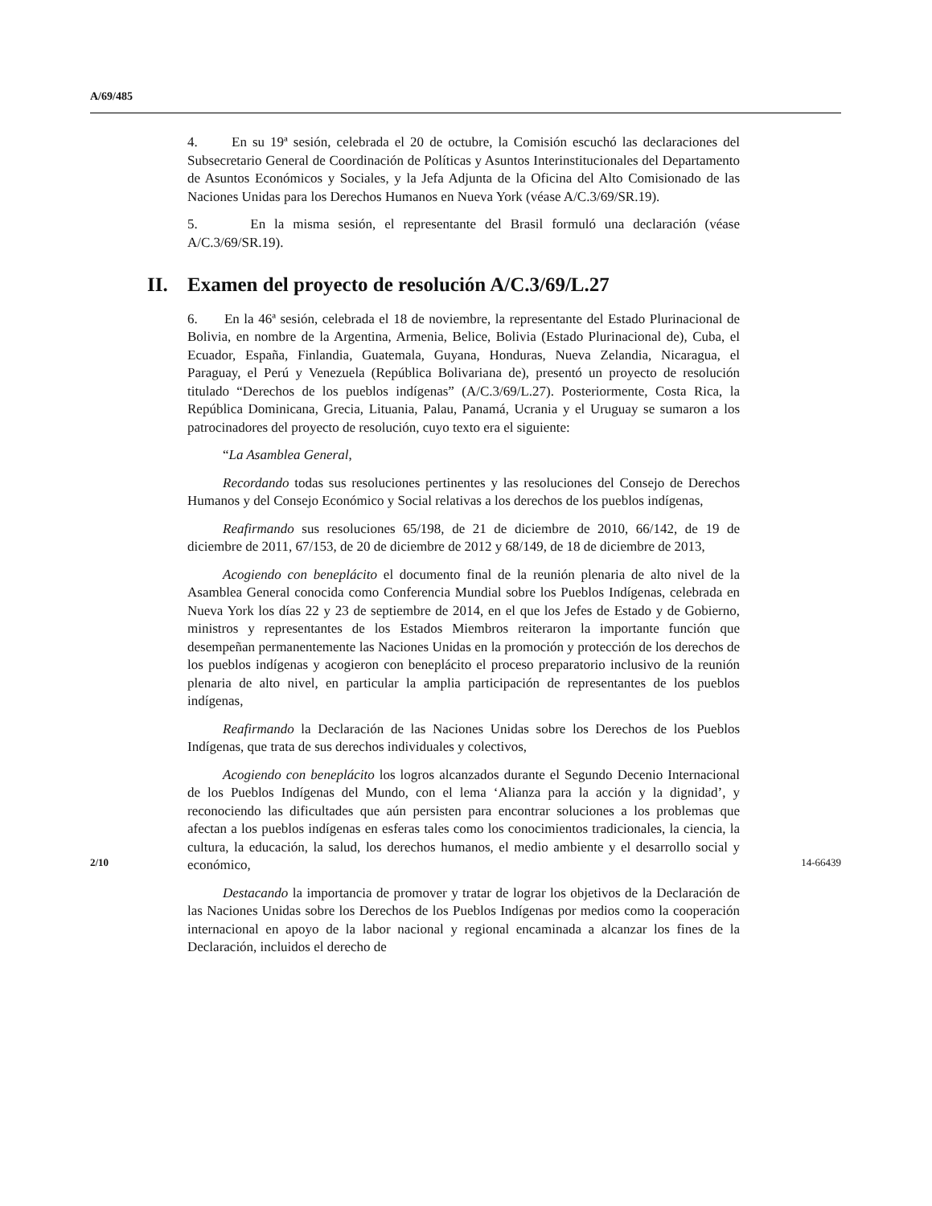A/69/485
4. En su 19ª sesión, celebrada el 20 de octubre, la Comisión escuchó las declaraciones del Subsecretario General de Coordinación de Políticas y Asuntos Interinstitucionales del Departamento de Asuntos Económicos y Sociales, y la Jefa Adjunta de la Oficina del Alto Comisionado de las Naciones Unidas para los Derechos Humanos en Nueva York (véase A/C.3/69/SR.19).
5. En la misma sesión, el representante del Brasil formuló una declaración (véase A/C.3/69/SR.19).
II. Examen del proyecto de resolución A/C.3/69/L.27
6. En la 46ª sesión, celebrada el 18 de noviembre, la representante del Estado Plurinacional de Bolivia, en nombre de la Argentina, Armenia, Belice, Bolivia (Estado Plurinacional de), Cuba, el Ecuador, España, Finlandia, Guatemala, Guyana, Honduras, Nueva Zelandia, Nicaragua, el Paraguay, el Perú y Venezuela (República Bolivariana de), presentó un proyecto de resolución titulado “Derechos de los pueblos indígenas” (A/C.3/69/L.27). Posteriormente, Costa Rica, la República Dominicana, Grecia, Lituania, Palau, Panamá, Ucrania y el Uruguay se sumaron a los patrocinadores del proyecto de resolución, cuyo texto era el siguiente:
“La Asamblea General,
Recordando todas sus resoluciones pertinentes y las resoluciones del Consejo de Derechos Humanos y del Consejo Económico y Social relativas a los derechos de los pueblos indígenas,
Reafirmando sus resoluciones 65/198, de 21 de diciembre de 2010, 66/142, de 19 de diciembre de 2011, 67/153, de 20 de diciembre de 2012 y 68/149, de 18 de diciembre de 2013,
Acogiendo con beneplácito el documento final de la reunión plenaria de alto nivel de la Asamblea General conocida como Conferencia Mundial sobre los Pueblos Indígenas, celebrada en Nueva York los días 22 y 23 de septiembre de 2014, en el que los Jefes de Estado y de Gobierno, ministros y representantes de los Estados Miembros reiteraron la importante función que desempeñan permanentemente las Naciones Unidas en la promoción y protección de los derechos de los pueblos indígenas y acogieron con beneplácito el proceso preparatorio inclusivo de la reunión plenaria de alto nivel, en particular la amplia participación de representantes de los pueblos indígenas,
Reafirmando la Declaración de las Naciones Unidas sobre los Derechos de los Pueblos Indígenas, que trata de sus derechos individuales y colectivos,
Acogiendo con beneplácito los logros alcanzados durante el Segundo Decenio Internacional de los Pueblos Indígenas del Mundo, con el lema ‘Alianza para la acción y la dignidad’, y reconociendo las dificultades que aún persisten para encontrar soluciones a los problemas que afectan a los pueblos indígenas en esferas tales como los conocimientos tradicionales, la ciencia, la cultura, la educación, la salud, los derechos humanos, el medio ambiente y el desarrollo social y económico,
Destacando la importancia de promover y tratar de lograr los objetivos de la Declaración de las Naciones Unidas sobre los Derechos de los Pueblos Indígenas por medios como la cooperación internacional en apoyo de la labor nacional y regional encaminada a alcanzar los fines de la Declaración, incluidos el derecho de
2/10 14-66439